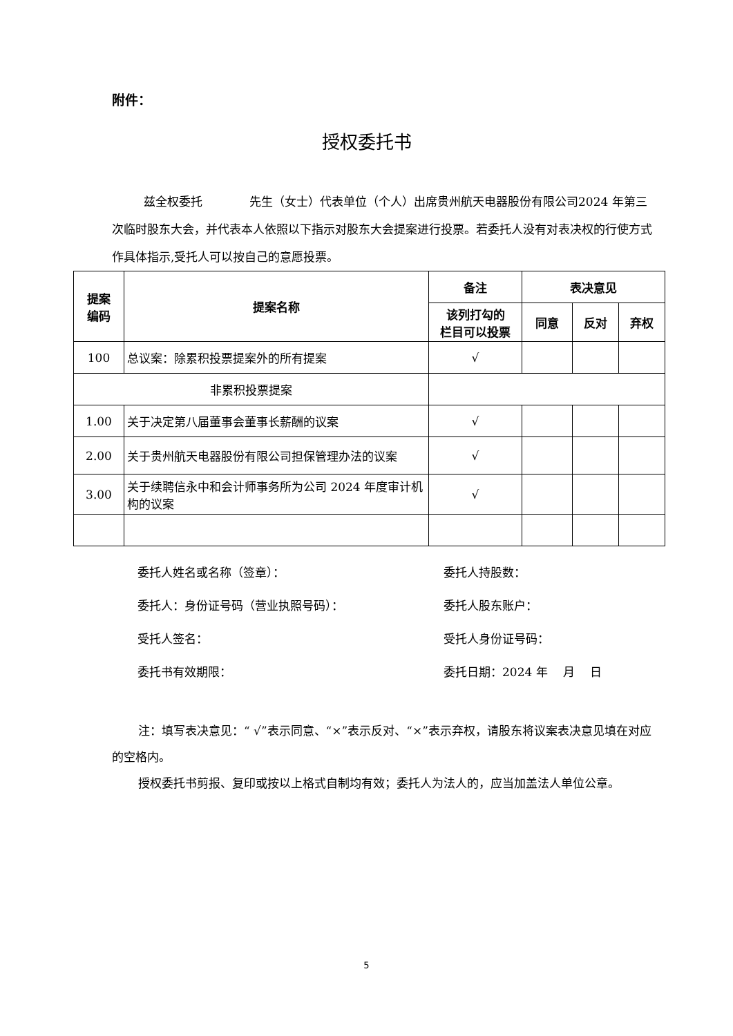附件：
授权委托书
兹全权委托　　　　先生（女士）代表单位（个人）出席贵州航天电器股份有限公司2024 年第三次临时股东大会，并代表本人依照以下指示对股东大会提案进行投票。若委托人没有对表决权的行使方式作具体指示,受托人可以按自己的意愿投票。
| 提案 编码 | 提案名称 | 备注 | 表决意见 | | |
| --- | --- | --- | --- | --- | --- |
| | | 该列打勾的 栏目可以投票 | 同意 | 反对 | 弃权 |
| 100 | 总议案：除累积投票提案外的所有提案 | √ | | | |
| 非累积投票提案 | | | | | |
| 1.00 | 关于决定第八届董事会董事长薪酬的议案 | √ | | | |
| 2.00 | 关于贵州航天电器股份有限公司担保管理办法的议案 | √ | | | |
| 3.00 | 关于续聘信永中和会计师事务所为公司 2024 年度审计机构的议案 | √ | | | |
委托人姓名或名称（签章）： 委托人持股数：
委托人：身份证号码（营业执照号码）： 委托人股东账户：
受托人签名： 受托人身份证号码：
委托书有效期限： 委托日期：2024 年　 月　 日
注：填写表决意见：“ √”表示同意、“×”表示反对、“×”表示弃权，请股东将议案表决意见填在对应的空格内。
授权委托书剪报、复印或按以上格式自制均有效；委托人为法人的，应当加盖法人单位公章。
5